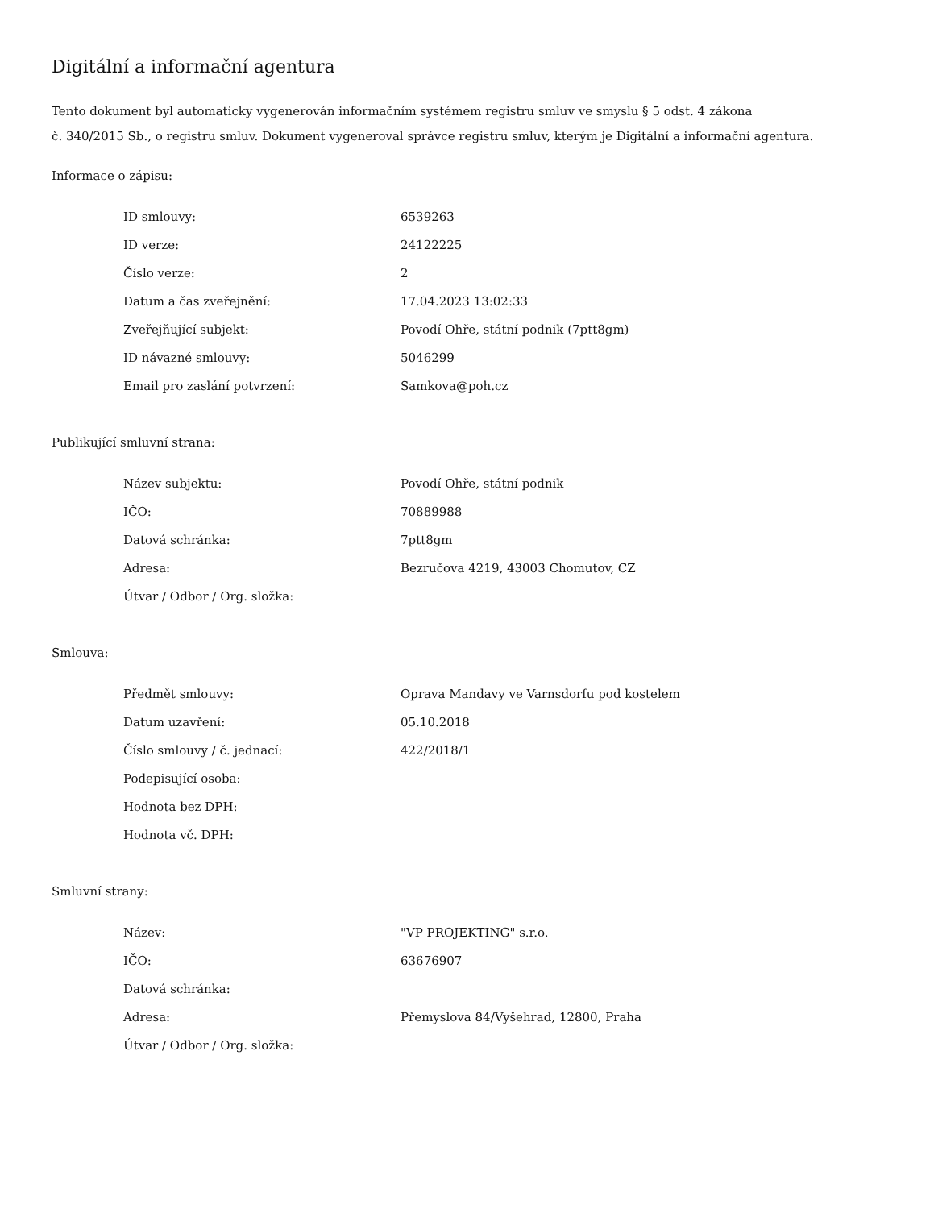Digitální a informační agentura
Tento dokument byl automaticky vygenerován informačním systémem registru smluv ve smyslu § 5 odst. 4 zákona
č. 340/2015 Sb., o registru smluv. Dokument vygeneroval správce registru smluv, kterým je Digitální a informační agentura.
Informace o zápisu:
| ID smlouvy: | 6539263 |
| ID verze: | 24122225 |
| Číslo verze: | 2 |
| Datum a čas zveřejnění: | 17.04.2023 13:02:33 |
| Zveřejňující subjekt: | Povodí Ohře, státní podnik (7ptt8gm) |
| ID návazné smlouvy: | 5046299 |
| Email pro zaslání potvrzení: | Samkova@poh.cz |
Publikující smluvní strana:
| Název subjektu: | Povodí Ohře, státní podnik |
| IČO: | 70889988 |
| Datová schránka: | 7ptt8gm |
| Adresa: | Bezručova 4219, 43003 Chomutov, CZ |
| Útvar / Odbor / Org. složka: | |
Smlouva:
| Předmět smlouvy: | Oprava Mandavy ve Varnsdorfu pod kostelem |
| Datum uzavření: | 05.10.2018 |
| Číslo smlouvy / č. jednací: | 422/2018/1 |
| Podepisující osoba: | |
| Hodnota bez DPH: | |
| Hodnota vč. DPH: | |
Smluvní strany:
| Název: | "VP PROJEKTING" s.r.o. |
| IČO: | 63676907 |
| Datová schránka: | |
| Adresa: | Přemyslova 84/Vyšehrad, 12800, Praha |
| Útvar / Odbor / Org. složka: | |